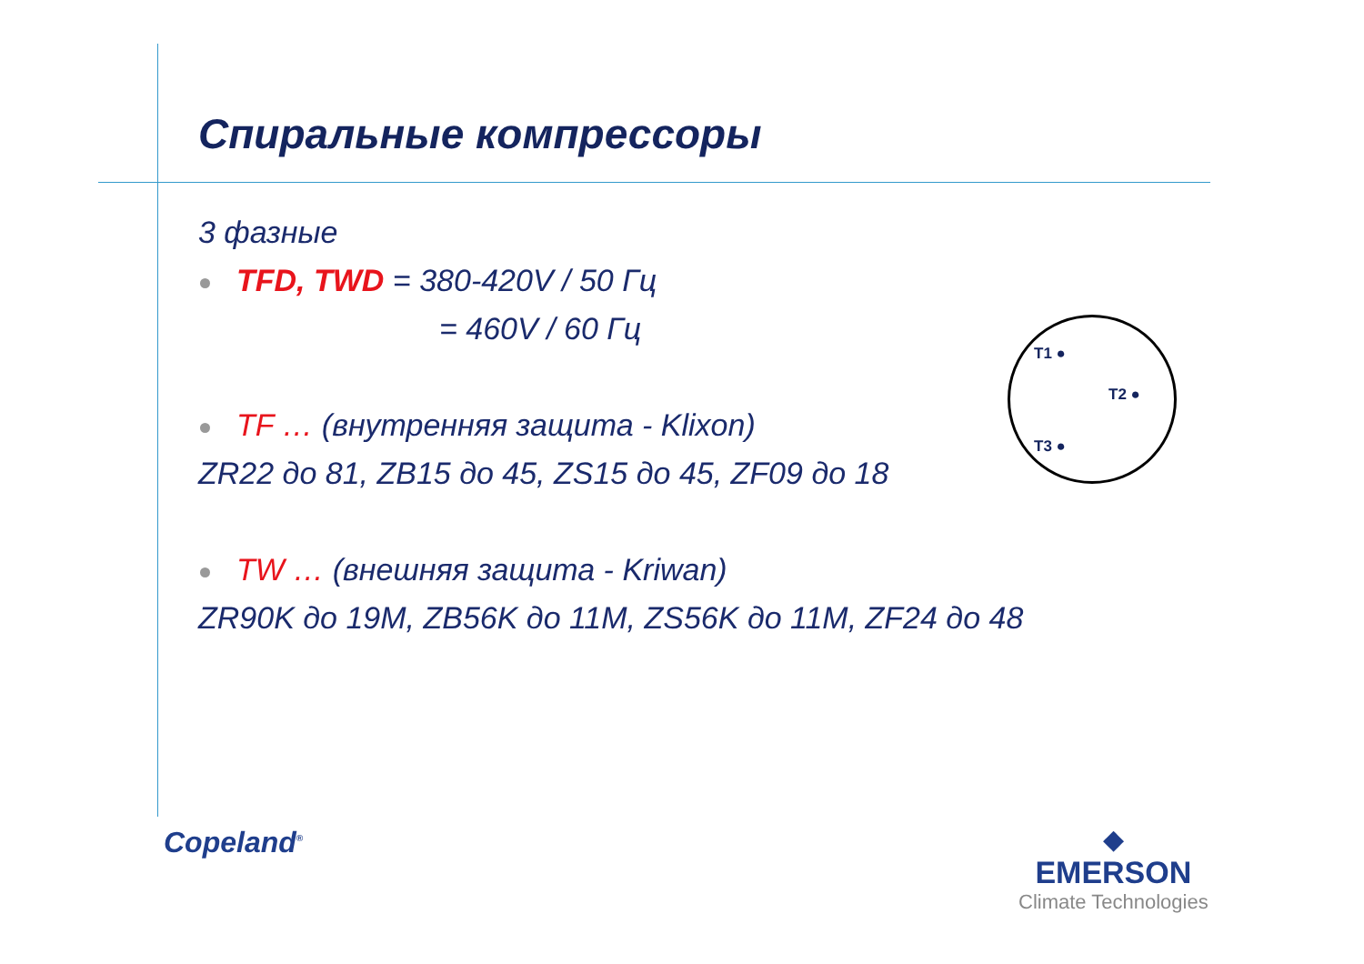Спиральные компрессоры
3 фазные
TFD, TWD = 380-420V / 50 Гц
= 460V / 60 Гц
TF … (внутренняя защита - Klixon)
ZR22 до 81, ZB15 до 45, ZS15 до 45, ZF09 до 18
TW … (внешняя защита - Kriwan)
ZR90K до 19M, ZB56K до 11M, ZS56K до 11M, ZF24 до 48
T1 ●
T2 ●
T3 ●
Copeland<sup>®</sup>
◆
EMERSON
Climate Technologies